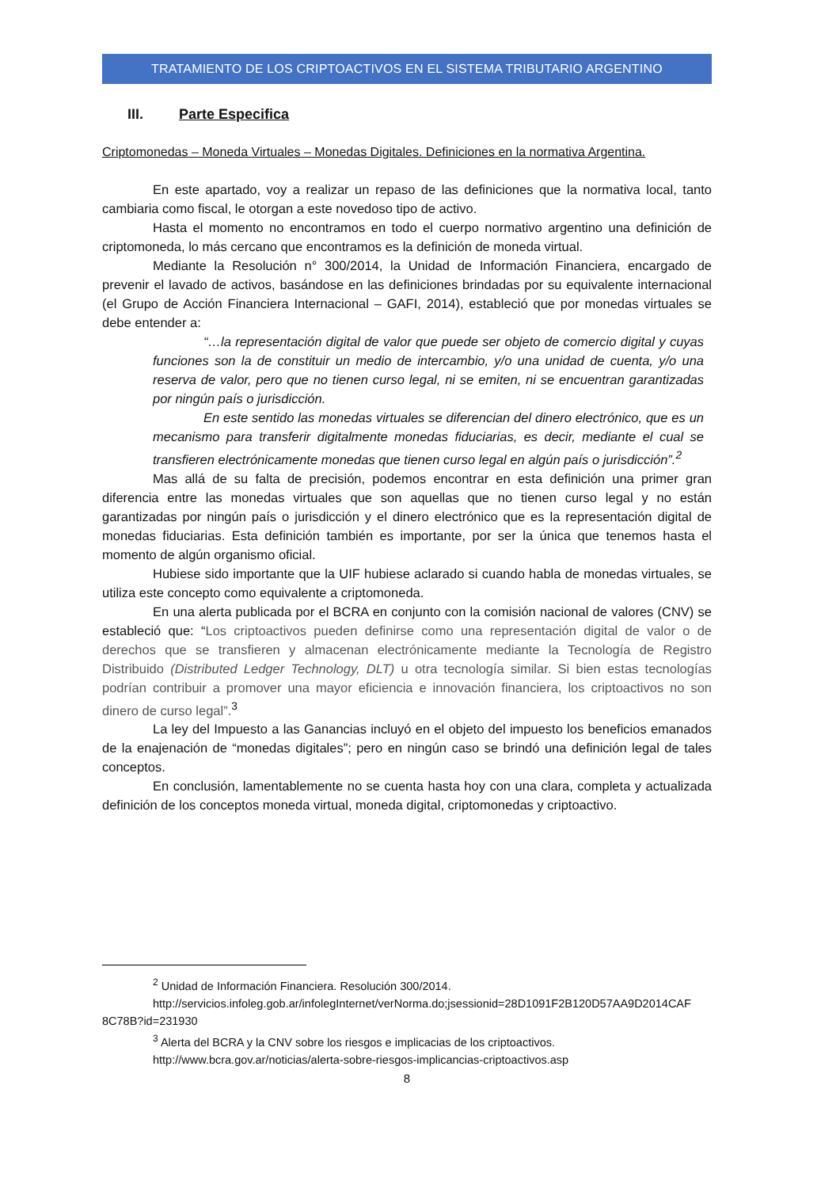TRATAMIENTO DE LOS CRIPTOACTIVOS EN EL SISTEMA TRIBUTARIO ARGENTINO
III. Parte Especifica
Criptomonedas – Moneda Virtuales – Monedas Digitales. Definiciones en la normativa Argentina.
En este apartado, voy a realizar un repaso de las definiciones que la normativa local, tanto cambiaria como fiscal, le otorgan a este novedoso tipo de activo.
Hasta el momento no encontramos en todo el cuerpo normativo argentino una definición de criptomoneda, lo más cercano que encontramos es la definición de moneda virtual.
Mediante la Resolución n° 300/2014, la Unidad de Información Financiera, encargado de prevenir el lavado de activos, basándose en las definiciones brindadas por su equivalente internacional (el Grupo de Acción Financiera Internacional – GAFI, 2014), estableció que por monedas virtuales se debe entender a:
“…la representación digital de valor que puede ser objeto de comercio digital y cuyas funciones son la de constituir un medio de intercambio, y/o una unidad de cuenta, y/o una reserva de valor, pero que no tienen curso legal, ni se emiten, ni se encuentran garantizadas por ningún país o jurisdicción.
En este sentido las monedas virtuales se diferencian del dinero electrónico, que es un mecanismo para transferir digitalmente monedas fiduciarias, es decir, mediante el cual se transfieren electrónicamente monedas que tienen curso legal en algún país o jurisdicción”.<sup>2</sup>
Mas allá de su falta de precisión, podemos encontrar en esta definición una primer gran diferencia entre las monedas virtuales que son aquellas que no tienen curso legal y no están garantizadas por ningún país o jurisdicción y el dinero electrónico que es la representación digital de monedas fiduciarias. Esta definición también es importante, por ser la única que tenemos hasta el momento de algún organismo oficial.
Hubiese sido importante que la UIF hubiese aclarado si cuando habla de monedas virtuales, se utiliza este concepto como equivalente a criptomoneda.
En una alerta publicada por el BCRA en conjunto con la comisión nacional de valores (CNV) se estableció que: “Los criptoactivos pueden definirse como una representación digital de valor o de derechos que se transfieren y almacenan electrónicamente mediante la Tecnología de Registro Distribuido (Distributed Ledger Technology, DLT) u otra tecnología similar. Si bien estas tecnologías podrían contribuir a promover una mayor eficiencia e innovación financiera, los criptoactivos no son dinero de curso legal”.<sup>3</sup>
La ley del Impuesto a las Ganancias incluyó en el objeto del impuesto los beneficios emanados de la enajenación de “monedas digitales”; pero en ningún caso se brindó una definición legal de tales conceptos.
En conclusión, lamentablemente no se cuenta hasta hoy con una clara, completa y actualizada definición de los conceptos moneda virtual, moneda digital, criptomonedas y criptoactivo.
<sup>2</sup> Unidad de Información Financiera. Resolución 300/2014.
http://servicios.infoleg.gob.ar/infolegInternet/verNorma.do;jsessionid=28D1091F2B120D57AA9D2014CAF 8C78B?id=231930
<sup>3</sup> Alerta del BCRA y la CNV sobre los riesgos e implicacias de los criptoactivos.
http://www.bcra.gov.ar/noticias/alerta-sobre-riesgos-implicancias-criptoactivos.asp
8